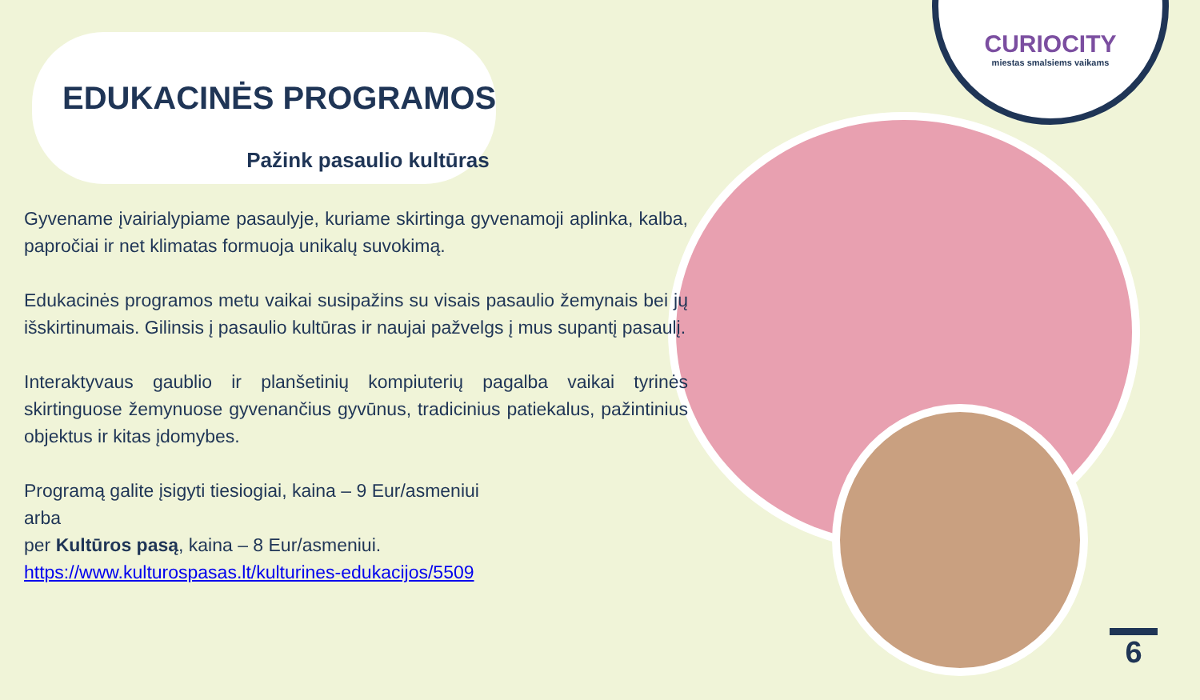CURIOCITY
miestas smalsiems vaikams
EDUKACINĖS PROGRAMOS
Pažink pasaulio kultūras
Gyvename įvairialypiame pasaulyje, kuriame skirtinga gyvenamoji aplinka, kalba, papročiai ir net klimatas formuoja unikalų suvokimą.
Edukacinės programos metu vaikai susipažins su visais pasaulio žemynais bei jų išskirtinumais. Gilinsis į pasaulio kultūras ir naujai pažvelgs į mus supantį pasaulį.
Interaktyvaus gaublio ir planšetinių kompiuterių pagalba vaikai tyrinės skirtinguose žemynuose gyvenančius gyvūnus, tradicinius patiekalus, pažintinius objektus ir kitas įdomybes.
Programą galite įsigyti tiesiogiai, kaina – 9 Eur/asmeniui
arba
per Kultūros pasą, kaina – 8 Eur/asmeniui.
https://www.kulturospasas.lt/kulturines-edukacijos/5509
6